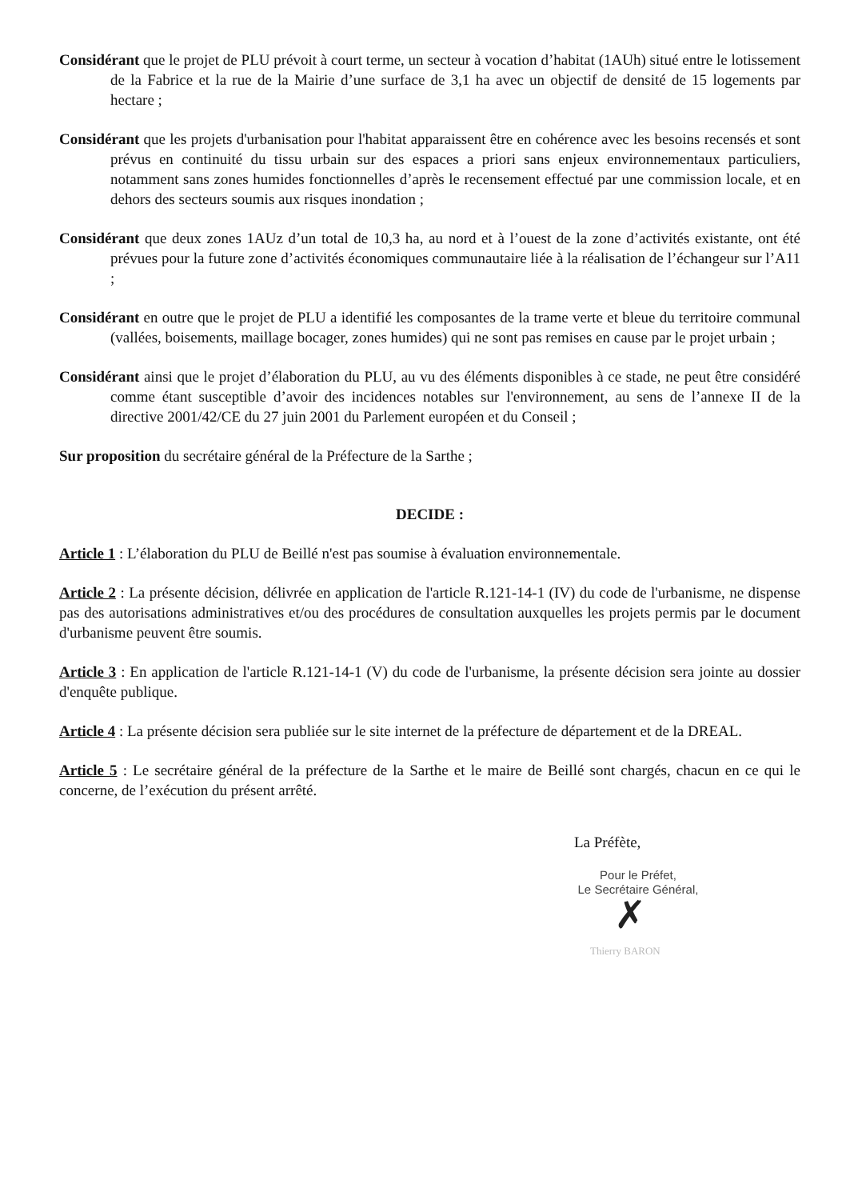Considérant que le projet de PLU prévoit à court terme, un secteur à vocation d’habitat (1AUh) situé entre le lotissement de la Fabrice et la rue de la Mairie d’une surface de 3,1 ha avec un objectif de densité de 15 logements par hectare ;
Considérant que les projets d'urbanisation pour l'habitat apparaissent être en cohérence avec les besoins recensés et sont prévus en continuité du tissu urbain sur des espaces a priori sans enjeux environnementaux particuliers, notamment sans zones humides fonctionnelles d’après le recensement effectué par une commission locale, et en dehors des secteurs soumis aux risques inondation ;
Considérant que deux zones 1AUz d’un total de 10,3 ha, au nord et à l’ouest de la zone d’activités existante, ont été prévues pour la future zone d’activités économiques communautaire liée à la réalisation de l’échangeur sur l’A11 ;
Considérant en outre que le projet de PLU a identifié les composantes de la trame verte et bleue du territoire communal (vallées, boisements, maillage bocager, zones humides) qui ne sont pas remises en cause par le projet urbain ;
Considérant ainsi que le projet d’élaboration du PLU, au vu des éléments disponibles à ce stade, ne peut être considéré comme étant susceptible d’avoir des incidences notables sur l'environnement, au sens de l’annexe II de la directive 2001/42/CE du 27 juin 2001 du Parlement européen et du Conseil ;
Sur proposition du secrétaire général de la Préfecture de la Sarthe ;
DECIDE :
Article 1 : L’élaboration du PLU de Beillé n'est pas soumise à évaluation environnementale.
Article 2 : La présente décision, délivrée en application de l'article R.121-14-1 (IV) du code de l'urbanisme, ne dispense pas des autorisations administratives et/ou des procédures de consultation auxquelles les projets permis par le document d'urbanisme peuvent être soumis.
Article 3 : En application de l'article R.121-14-1 (V) du code de l'urbanisme, la présente décision sera jointe au dossier d'enquête publique.
Article 4 : La présente décision sera publiée sur le site internet de la préfecture de département et de la DREAL.
Article 5 : Le secrétaire général de la préfecture de la Sarthe et le maire de Beillé sont chargés, chacun en ce qui le concerne, de l’exécution du présent arrêté.
La Préfète,
Pour le Préfet,
Le Secrétaire Général,
✗
Thierry BARON